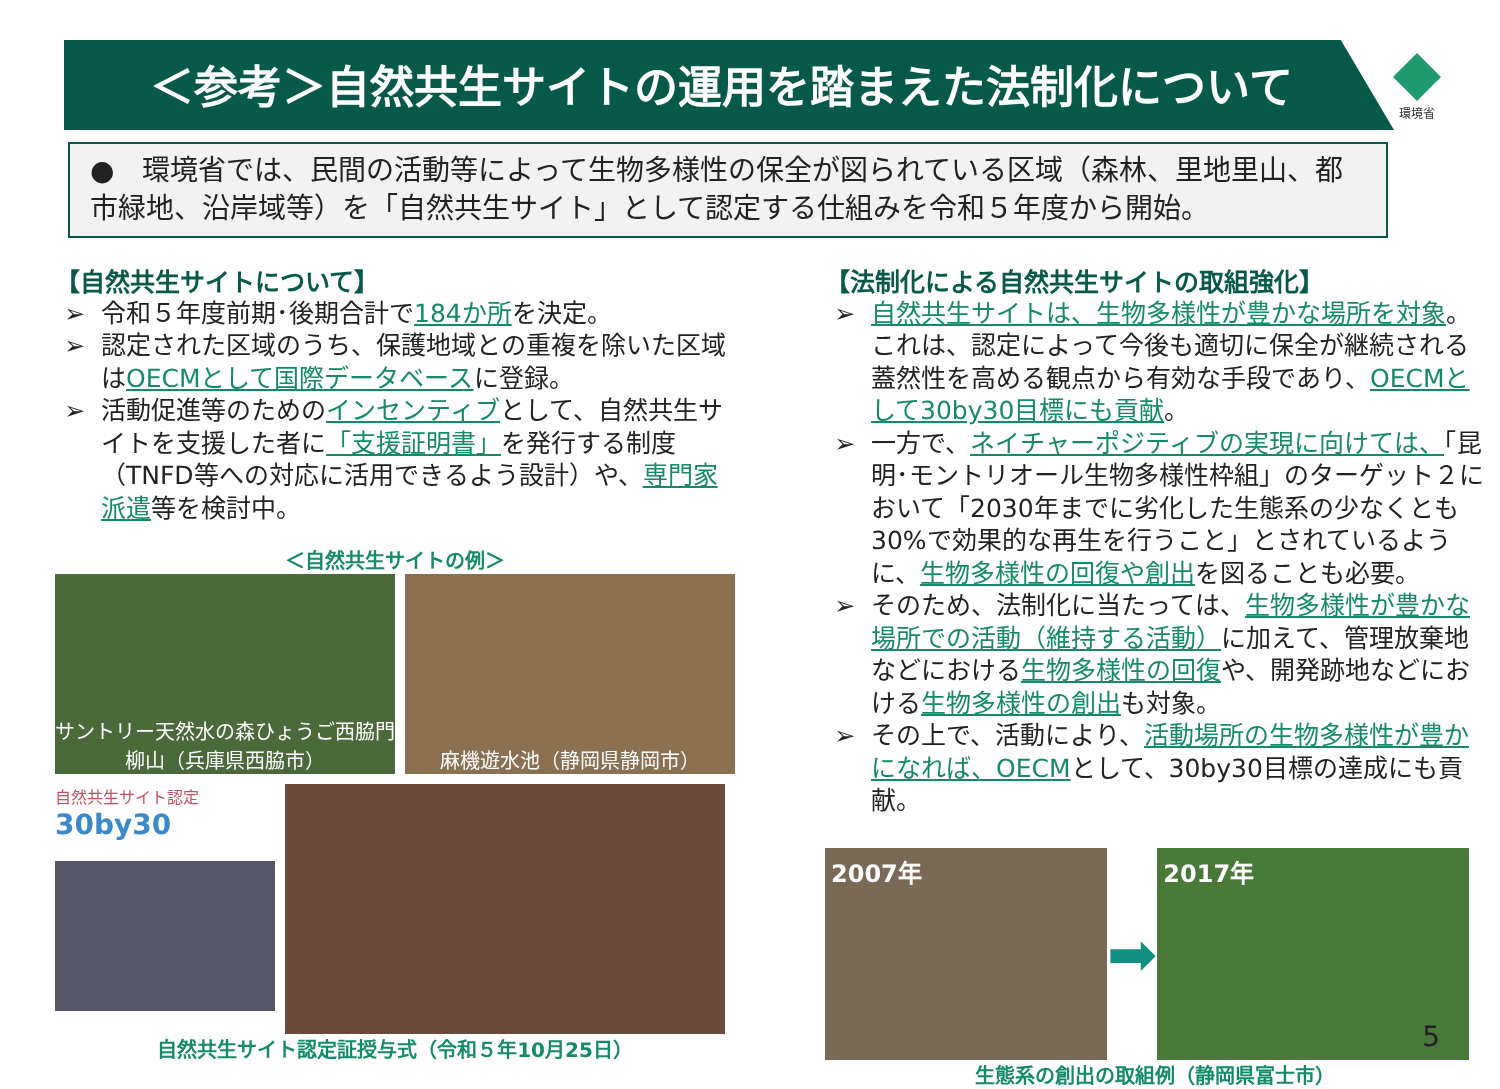＜参考＞自然共生サイトの運用を踏まえた法制化について
環境省
●　環境省では、民間の活動等によって生物多様性の保全が図られている区域（森林、里地里山、都市緑地、沿岸域等）を「自然共生サイト」として認定する仕組みを令和５年度から開始。
【自然共生サイトについて】
令和５年度前期･後期合計で184か所を決定。
認定された区域のうち、保護地域との重複を除いた区域はOECMとして国際データベースに登録。
活動促進等のためのインセンティブとして、自然共生サイトを支援した者に「支援証明書」を発行する制度（TNFD等への対応に活用できるよう設計）や、専門家派遣等を検討中。
＜自然共生サイトの例＞
サントリー天然水の森ひょうご西脇門柳山（兵庫県西脇市）
麻機遊水池（静岡県静岡市）
自然共生サイト認定
30by30
自然共生サイト認定証授与式（令和５年10月25日）
【法制化による自然共生サイトの取組強化】
自然共生サイトは、生物多様性が豊かな場所を対象。これは、認定によって今後も適切に保全が継続される蓋然性を高める観点から有効な手段であり、OECMとして30by30目標にも貢献。
一方で、ネイチャーポジティブの実現に向けては、「昆明･モントリオール生物多様性枠組」のターゲット２において「2030年までに劣化した生態系の少なくとも 30%で効果的な再生を行うこと」とされているように、生物多様性の回復や創出を図ることも必要。
そのため、法制化に当たっては、生物多様性が豊かな場所での活動（維持する活動）に加えて、管理放棄地などにおける生物多様性の回復や、開発跡地などにおける生物多様性の創出も対象。
その上で、活動により、活動場所の生物多様性が豊かになれば、OECMとして、30by30目標の達成にも貢献。
2007年
➡
2017年
生態系の創出の取組例（静岡県富士市）
5